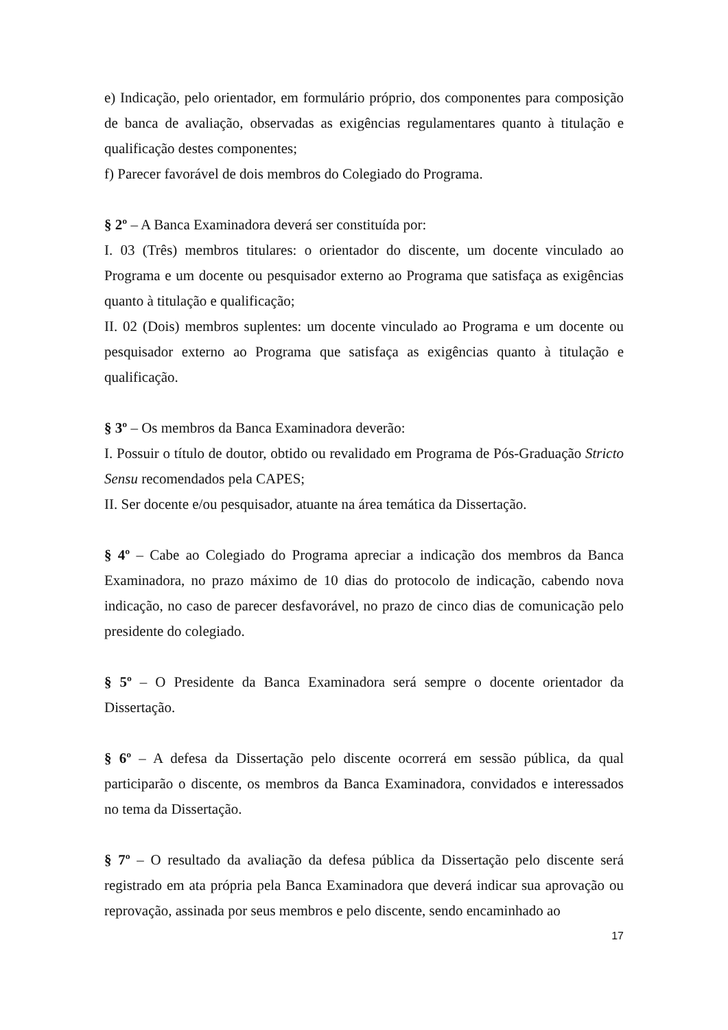e) Indicação, pelo orientador, em formulário próprio, dos componentes para composição de banca de avaliação, observadas as exigências regulamentares quanto à titulação e qualificação destes componentes;
f) Parecer favorável de dois membros do Colegiado do Programa.
§ 2º – A Banca Examinadora deverá ser constituída por:
I. 03 (Três) membros titulares: o orientador do discente, um docente vinculado ao Programa e um docente ou pesquisador externo ao Programa que satisfaça as exigências quanto à titulação e qualificação;
II. 02 (Dois) membros suplentes: um docente vinculado ao Programa e um docente ou pesquisador externo ao Programa que satisfaça as exigências quanto à titulação e qualificação.
§ 3º – Os membros da Banca Examinadora deverão:
I. Possuir o título de doutor, obtido ou revalidado em Programa de Pós-Graduação Stricto Sensu recomendados pela CAPES;
II. Ser docente e/ou pesquisador, atuante na área temática da Dissertação.
§ 4º – Cabe ao Colegiado do Programa apreciar a indicação dos membros da Banca Examinadora, no prazo máximo de 10 dias do protocolo de indicação, cabendo nova indicação, no caso de parecer desfavorável, no prazo de cinco dias de comunicação pelo presidente do colegiado.
§ 5º – O Presidente da Banca Examinadora será sempre o docente orientador da Dissertação.
§ 6º – A defesa da Dissertação pelo discente ocorrerá em sessão pública, da qual participarão o discente, os membros da Banca Examinadora, convidados e interessados no tema da Dissertação.
§ 7º – O resultado da avaliação da defesa pública da Dissertação pelo discente será registrado em ata própria pela Banca Examinadora que deverá indicar sua aprovação ou reprovação, assinada por seus membros e pelo discente, sendo encaminhado ao
17